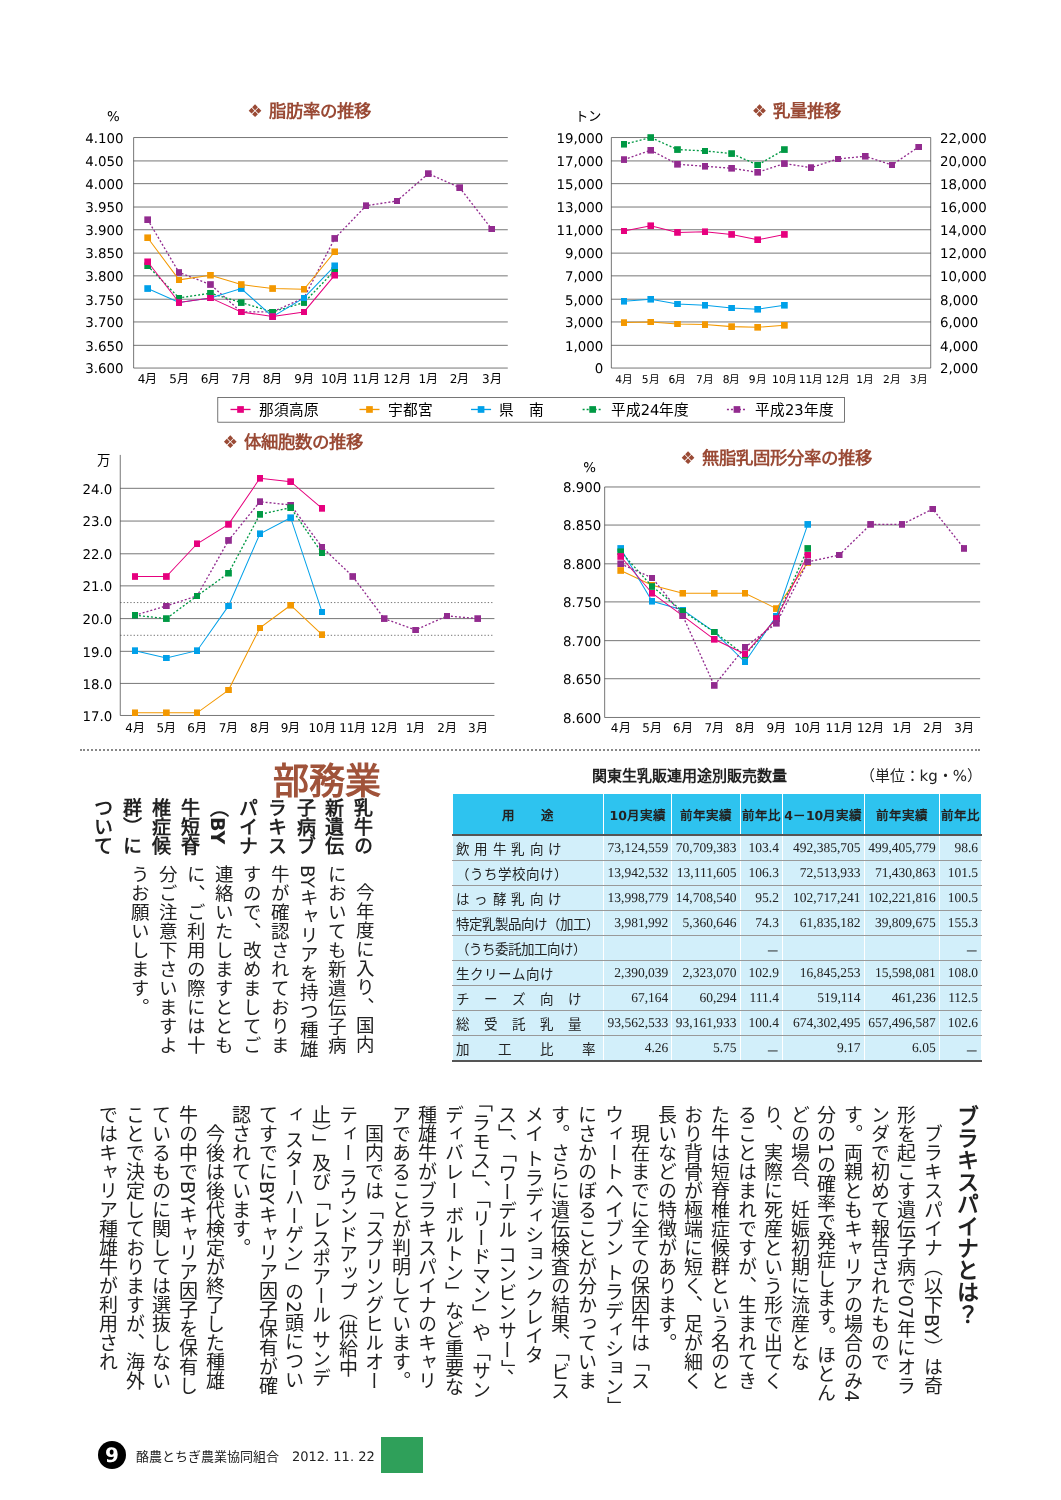%
❖ 脂肪率の推移
4.100
4.050
4.000
3.950
3.900
3.850
3.800
3.750
3.700
3.650
3.600
4月
5月
6月
7月
8月
9月
10月
11月
12月
1月
2月
3月
トン
❖ 乳量推移
19,000
17,000
15,000
13,000
11,000
9,000
7,000
5,000
3,000
1,000
0
22,000
20,000
18,000
16,000
14,000
12,000
10,000
8,000
6,000
4,000
2,000
4月
5月
6月
7月
8月
9月
10月
11月
12月
1月
2月
3月
那須高原
宇都宮
県　南
平成24年度
平成23年度
万
❖ 体細胞数の推移
24.0
23.0
22.0
21.0
20.0
19.0
18.0
17.0
4月
5月
6月
7月
8月
9月
10月
11月
12月
1月
2月
3月
%
❖ 無脂乳固形分率の推移
8.900
8.850
8.800
8.750
8.700
8.650
8.600
4月
5月
6月
7月
8月
9月
10月
11月
12月
1月
2月
3月
業務部
乳牛の新遺伝子病ブラキスパイナ（BY 牛短脊椎症候群）について
今年度に入り、国内においても新遺伝子病BYキャリアを持つ種雄牛が確認されておりますので、改めましてご連絡いたしますとともに、ご利用の際には十分ご注意下さいますようお願いします。
関東生乳販連用途別販売数量 （単位：kg・%）
| 用 途 | 10月実績 | 前年実績 | 前年比 | 4－10月実績 | 前年実績 | 前年比 |
| --- | --- | --- | --- | --- | --- | --- |
| 飲 用 牛 乳 向 け | 73,124,559 | 70,709,383 | 103.4 | 492,385,705 | 499,405,779 | 98.6 |
| （うち学校向け） | 13,942,532 | 13,111,605 | 106.3 | 72,513,933 | 71,430,863 | 101.5 |
| は っ 酵 乳 向 け | 13,998,779 | 14,708,540 | 95.2 | 102,717,241 | 102,221,816 | 100.5 |
| 特定乳製品向け（加工） | 3,981,992 | 5,360,646 | 74.3 | 61,835,182 | 39,809,675 | 155.3 |
| （うち委託加工向け） | | | － | | | － |
| 生クリーム向け | 2,390,039 | 2,323,070 | 102.9 | 16,845,253 | 15,598,081 | 108.0 |
| チ ー ズ 向 け | 67,164 | 60,294 | 111.4 | 519,114 | 461,236 | 112.5 |
| 総 受 託 乳 量 | 93,562,533 | 93,161,933 | 100.4 | 674,302,495 | 657,496,587 | 102.6 |
| 加 工 比 率 | 4.26 | 5.75 | － | 9.17 | 6.05 | － |
ブラキスパイナとは？
ブラキスパイナ（以下BY）は奇形を起こす遺伝子病で07年にオランダで初めて報告されたものです。両親ともキャリアの場合のみ4分の1の確率で発症します。ほとんどの場合、妊娠初期に流産となり、実際に死産という形で出てくることはまれですが、生まれてきた牛は短脊椎症候群という名のとおり背骨が極端に短く、足が細く長いなどの特徴があります。
現在までに全ての保因牛は「スウィートヘイブン トラディション」にさかのぼることが分かっています。さらに遺伝検査の結果、「ビスメイ トラディション クレイタス」、「ワーデル コンビンサー」、「ラモス」、「リードマン」や「サンディバレー ボルトン」など重要な種雄牛がブラキスパイナのキャリアであることが判明しています。
国内では「スプリングヒルオーティー ラウンドアップ（供給中止）」及び「レスポアール サンディ スターハーゲン」の2頭についてすでにBYキャリア因子保有が確認されています。
今後は後代検定が終了した種雄牛の中でBYキャリア因子を保有しているものに関しては選抜しないことで決定しておりますが、海外ではキャリア種雄牛が利用され
9
酪農とちぎ農業協同組合　2012. 11. 22